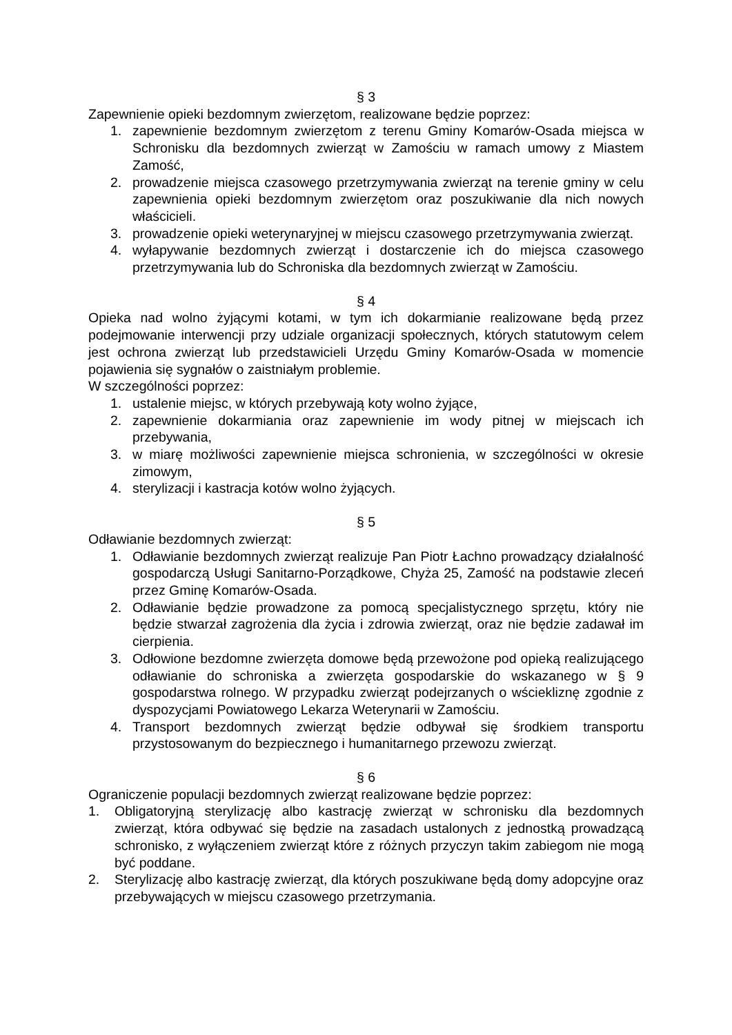§ 3
Zapewnienie opieki bezdomnym zwierzętom, realizowane będzie poprzez:
1. zapewnienie bezdomnym zwierzętom z terenu Gminy Komarów-Osada miejsca w Schronisku dla bezdomnych zwierząt w Zamościu w ramach umowy z Miastem Zamość,
2. prowadzenie miejsca czasowego przetrzymywania zwierząt na terenie gminy w celu zapewnienia opieki bezdomnym zwierzętom oraz poszukiwanie dla nich nowych właścicieli.
3. prowadzenie opieki weterynaryjnej w miejscu czasowego przetrzymywania zwierząt.
4. wyłapywanie bezdomnych zwierząt i dostarczenie ich do miejsca czasowego przetrzymywania lub do Schroniska dla bezdomnych zwierząt w Zamościu.
§ 4
Opieka nad wolno żyjącymi kotami, w tym ich dokarmianie realizowane będą przez podejmowanie interwencji przy udziale organizacji społecznych, których statutowym celem jest ochrona zwierząt lub przedstawicieli Urzędu Gminy Komarów-Osada w momencie pojawienia się sygnałów o zaistniałym problemie.
W szczególności poprzez:
1. ustalenie miejsc, w których przebywają koty wolno żyjące,
2. zapewnienie dokarmiania oraz zapewnienie im wody pitnej w miejscach ich przebywania,
3. w miarę możliwości zapewnienie miejsca schronienia, w szczególności w okresie zimowym,
4. sterylizacji i kastracja kotów wolno żyjących.
§ 5
Odławianie bezdomnych zwierząt:
1. Odławianie bezdomnych zwierząt realizuje Pan Piotr Łachno prowadzący działalność gospodarczą Usługi Sanitarno-Porządkowe, Chyża 25, Zamość na podstawie zleceń przez Gminę Komarów-Osada.
2. Odławianie będzie prowadzone za pomocą specjalistycznego sprzętu, który nie będzie stwarzał zagrożenia dla życia i zdrowia zwierząt, oraz nie będzie zadawał im cierpienia.
3. Odłowione bezdomne zwierzęta domowe będą przewożone pod opieką realizującego odławianie do schroniska a zwierzęta gospodarskie do wskazanego w § 9 gospodarstwa rolnego. W przypadku zwierząt podejrzanych o wściekliznę zgodnie z dyspozycjami Powiatowego Lekarza Weterynarii w Zamościu.
4. Transport bezdomnych zwierząt będzie odbywał się środkiem transportu przystosowanym do bezpiecznego i humanitarnego przewozu zwierząt.
§ 6
Ograniczenie populacji bezdomnych zwierząt realizowane będzie poprzez:
1. Obligatoryjną sterylizację albo kastrację zwierząt w schronisku dla bezdomnych zwierząt, która odbywać się będzie na zasadach ustalonych z jednostką prowadzącą schronisko, z wyłączeniem zwierząt które z różnych przyczyn takim zabiegom nie mogą być poddane.
2. Sterylizację albo kastrację zwierząt, dla których poszukiwane będą domy adopcyjne oraz przebywających w miejscu czasowego przetrzymania.